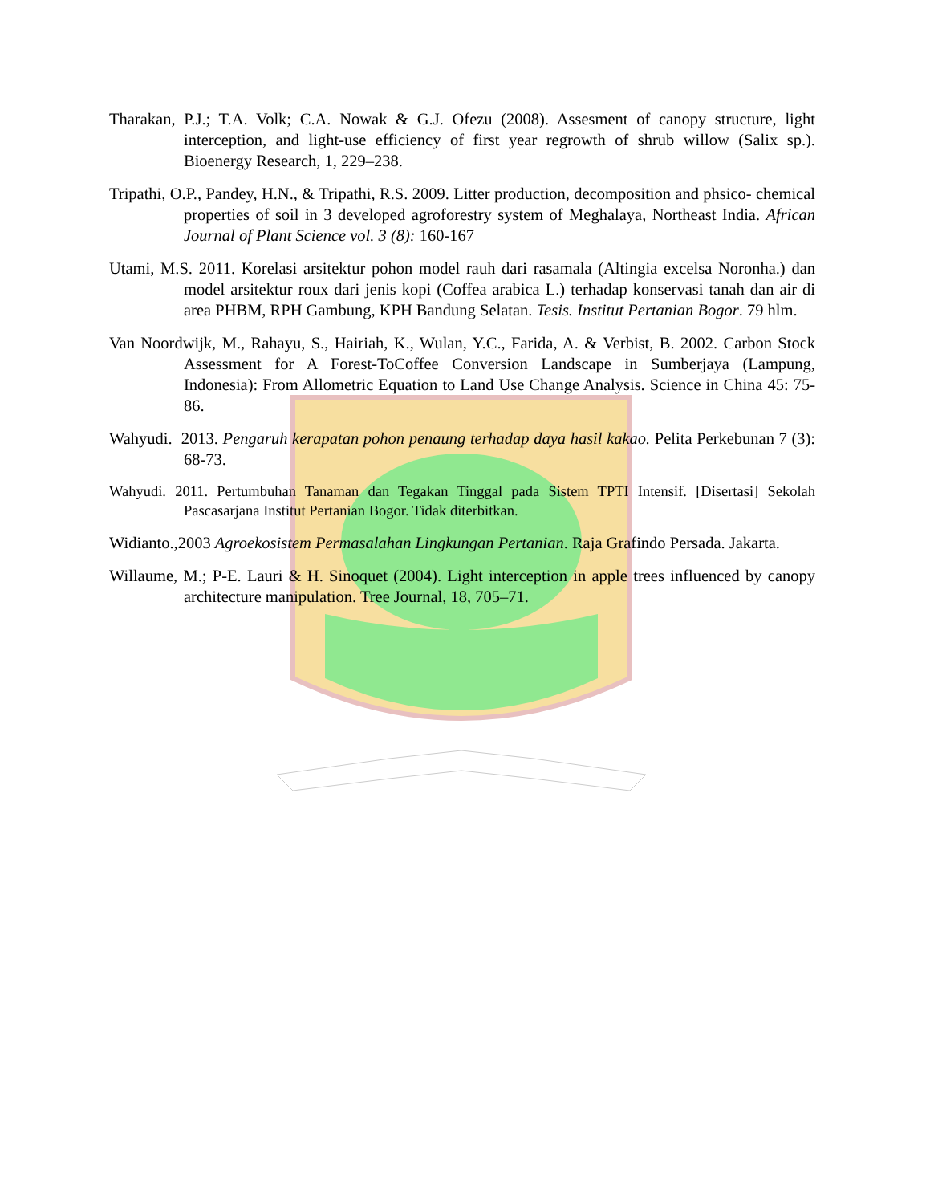Tharakan, P.J.; T.A. Volk; C.A. Nowak & G.J. Ofezu (2008). Assesment of canopy structure, light interception, and light-use efficiency of first year regrowth of shrub willow (Salix sp.). Bioenergy Research, 1, 229–238.
Tripathi, O.P., Pandey, H.N., & Tripathi, R.S. 2009. Litter production, decomposition and phsico- chemical properties of soil in 3 developed agroforestry system of Meghalaya, Northeast India. African Journal of Plant Science vol. 3 (8): 160-167
Utami, M.S. 2011. Korelasi arsitektur pohon model rauh dari rasamala (Altingia excelsa Noronha.) dan model arsitektur roux dari jenis kopi (Coffea arabica L.) terhadap konservasi tanah dan air di area PHBM, RPH Gambung, KPH Bandung Selatan. Tesis. Institut Pertanian Bogor. 79 hlm.
Van Noordwijk, M., Rahayu, S., Hairiah, K., Wulan, Y.C., Farida, A. & Verbist, B. 2002. Carbon Stock Assessment for A Forest-ToCoffee Conversion Landscape in Sumberjaya (Lampung, Indonesia): From Allometric Equation to Land Use Change Analysis. Science in China 45: 75- 86.
Wahyudi. 2013. Pengaruh kerapatan pohon penaung terhadap daya hasil kakao. Pelita Perkebunan 7 (3): 68-73.
Wahyudi. 2011. Pertumbuhan Tanaman dan Tegakan Tinggal pada Sistem TPTI Intensif. [Disertasi] Sekolah Pascasarjana Institut Pertanian Bogor. Tidak diterbitkan.
Widianto.,2003 Agroekosistem Permasalahan Lingkungan Pertanian. Raja Grafindo Persada. Jakarta.
Willaume, M.; P-E. Lauri & H. Sinoquet (2004). Light interception in apple trees influenced by canopy architecture manipulation. Tree Journal, 18, 705–71.